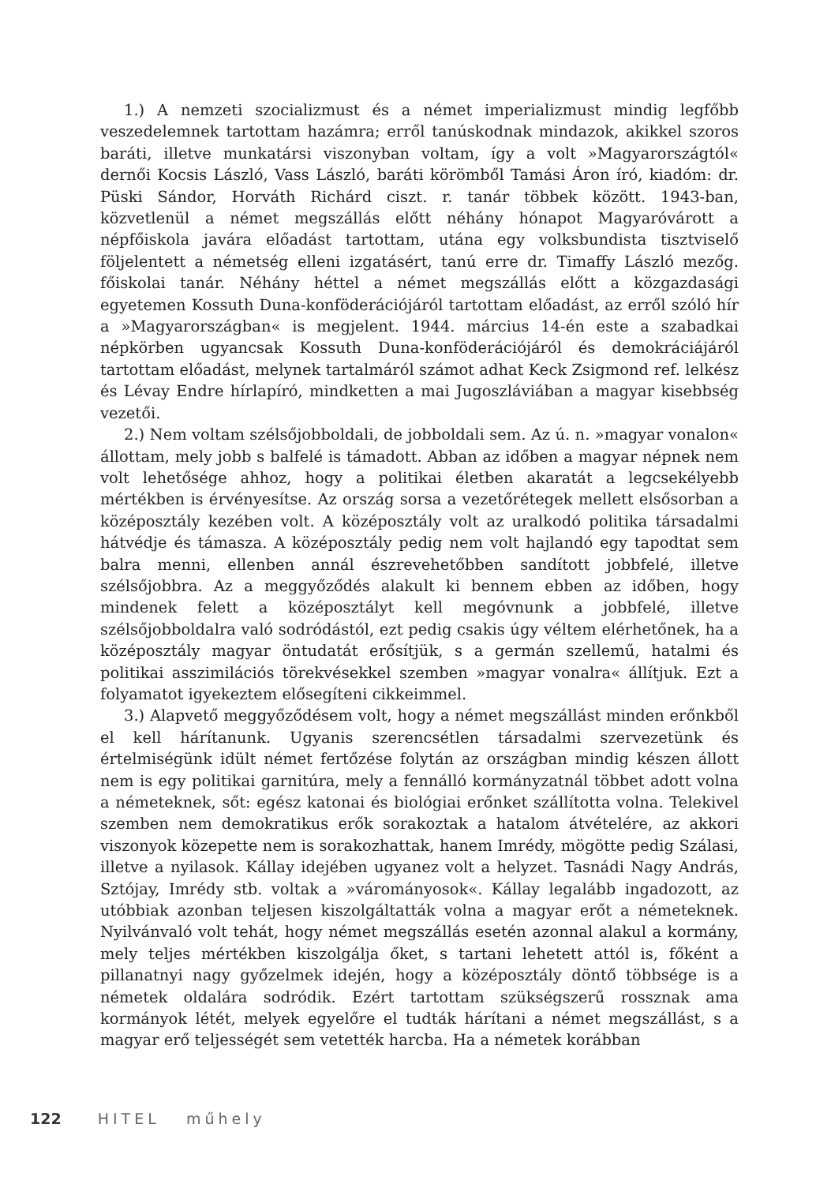1.) A nemzeti szocializmust és a német imperializmust mindig legfőbb veszedelemnek tartottam hazámra; erről tanúskodnak mindazok, akikkel szoros baráti, illetve munkatársi viszonyban voltam, így a volt »Magyarországtól« dernői Kocsis László, Vass László, baráti körömből Tamási Áron író, kiadóm: dr. Püski Sándor, Horváth Richárd ciszt. r. tanár többek között. 1943-ban, közvetlenül a német megszállás előtt néhány hónapot Magyaróvárott a népfőiskola javára előadást tartottam, utána egy volksbundista tisztviselő följelentett a németség elleni izgatásért, tanú erre dr. Timaffy László mezőg. főiskolai tanár. Néhány héttel a német megszállás előtt a közgazdasági egyetemen Kossuth Duna-konföderációjáról tartottam előadást, az erről szóló hír a »Magyarországban« is megjelent. 1944. március 14-én este a szabadkai népkörben ugyancsak Kossuth Duna-konföderációjáról és demokráciájáról tartottam előadást, melynek tartalmáról számot adhat Keck Zsigmond ref. lelkész és Lévay Endre hírlapíró, mindketten a mai Jugoszláviában a magyar kisebbség vezetői.
2.) Nem voltam szélsőjobboldali, de jobboldali sem. Az ú. n. »magyar vonalon« állottam, mely jobb s balfelé is támadott. Abban az időben a magyar népnek nem volt lehetősége ahhoz, hogy a politikai életben akaratát a legcsekélyebb mértékben is érvényesítse. Az ország sorsa a vezetőrétegek mellett elsősorban a középosztály kezében volt. A középosztály volt az uralkodó politika társadalmi hátvédje és támasza. A középosztály pedig nem volt hajlandó egy tapodtat sem balra menni, ellenben annál észrevehetőbben sandított jobbfelé, illetve szélsőjobbra. Az a meggyőződés alakult ki bennem ebben az időben, hogy mindenek felett a középosztályt kell megóvnunk a jobbfelé, illetve szélsőjobboldalra való sodródástól, ezt pedig csakis úgy véltem elérhetőnek, ha a középosztály magyar öntudatát erősítjük, s a germán szellemű, hatalmi és politikai asszimilációs törekvésekkel szemben »magyar vonalra« állítjuk. Ezt a folyamatot igyekeztem elősegíteni cikkeimmel.
3.) Alapvető meggyőződésem volt, hogy a német megszállást minden erőnkből el kell hárítanunk. Ugyanis szerencsétlen társadalmi szervezetünk és értelmiségünk idült német fertőzése folytán az országban mindig készen állott nem is egy politikai garnitúra, mely a fennálló kormányzatnál többet adott volna a németeknek, sőt: egész katonai és biológiai erőnket szállította volna. Telekivel szemben nem demokratikus erők sorakoztak a hatalom átvételére, az akkori viszonyok közepette nem is sorakozhattak, hanem Imrédy, mögötte pedig Szálasi, illetve a nyilasok. Kállay idejében ugyanez volt a helyzet. Tasnádi Nagy András, Sztójay, Imrédy stb. voltak a »várományosok«. Kállay legalább ingadozott, az utóbbiak azonban teljesen kiszolgáltatták volna a magyar erőt a németeknek. Nyilvánvaló volt tehát, hogy német megszállás esetén azonnal alakul a kormány, mely teljes mértékben kiszolgálja őket, s tartani lehetett attól is, főként a pillanatnyi nagy győzelmek idején, hogy a középosztály döntő többsége is a németek oldalára sodródik. Ezért tartottam szükségszerű rossznak ama kormányok létét, melyek egyelőre el tudták hárítani a német megszállást, s a magyar erő teljességét sem vetették harcba. Ha a németek korábban
122 HITEL műhely